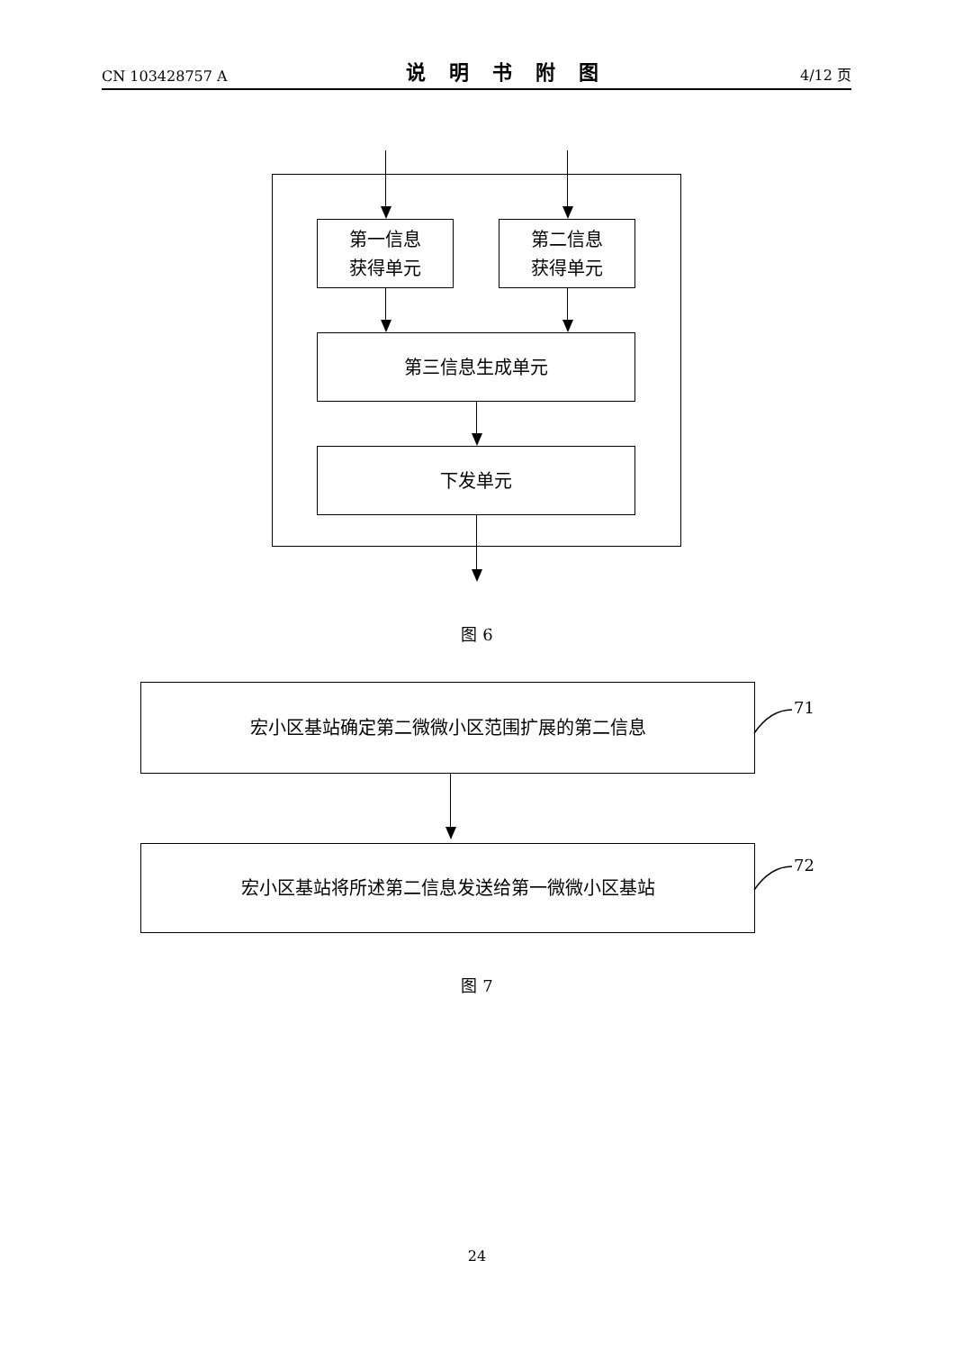CN 103428757 A 说明书附图 4/12 页
第一信息
获得单元
第二信息
获得单元
第三信息生成单元
下发单元
图 6
宏小区基站确定第二微微小区范围扩展的第二信息
71
宏小区基站将所述第二信息发送给第一微微小区基站
72
图 7
24